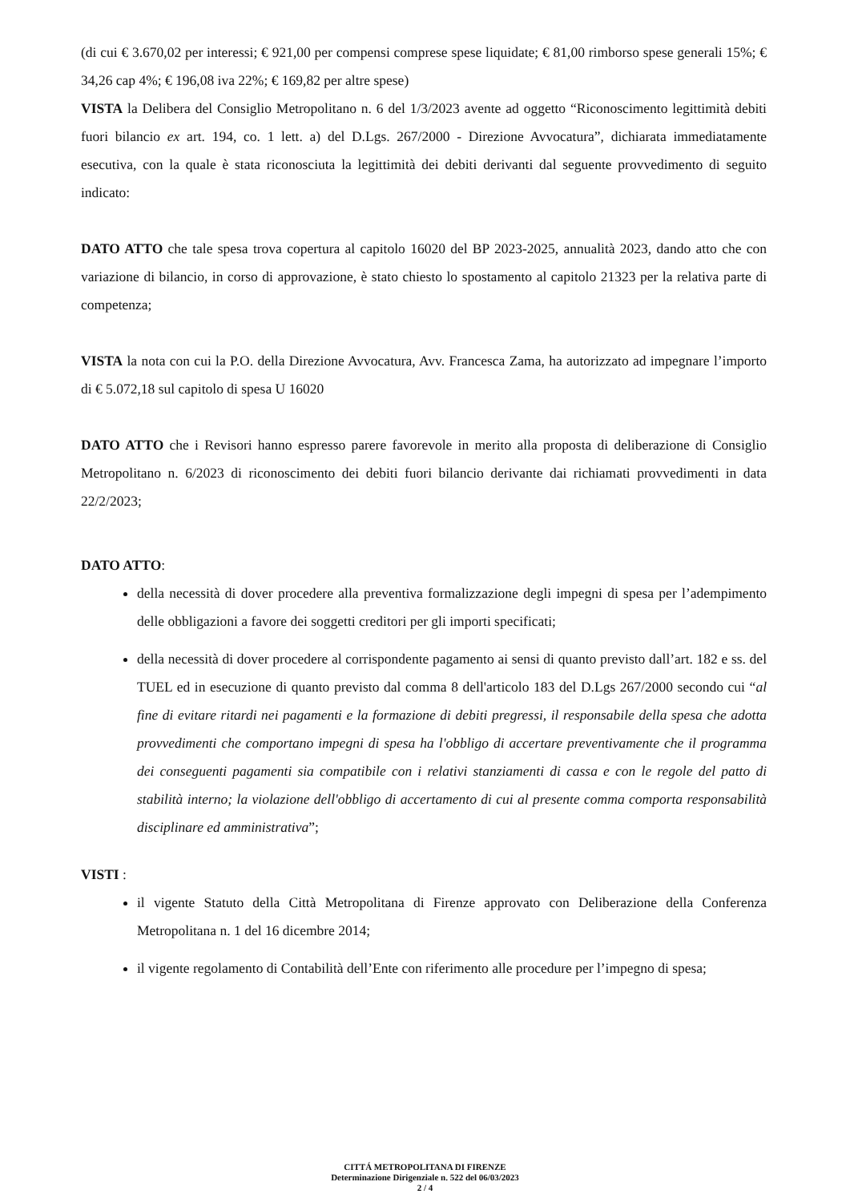(di cui € 3.670,02 per interessi; € 921,00 per compensi comprese spese liquidate; € 81,00 rimborso spese generali 15%; € 34,26 cap 4%; € 196,08 iva 22%; € 169,82 per altre spese)
VISTA la Delibera del Consiglio Metropolitano n. 6 del 1/3/2023 avente ad oggetto “Riconoscimento legittimità debiti fuori bilancio ex art. 194, co. 1 lett. a) del D.Lgs. 267/2000 - Direzione Avvocatura”, dichiarata immediatamente esecutiva, con la quale è stata riconosciuta la legittimità dei debiti derivanti dal seguente provvedimento di seguito indicato:
DATO ATTO che tale spesa trova copertura al capitolo 16020 del BP 2023-2025, annualità 2023, dando atto che con variazione di bilancio, in corso di approvazione, è stato chiesto lo spostamento al capitolo 21323 per la relativa parte di competenza;
VISTA la nota con cui la P.O. della Direzione Avvocatura, Avv. Francesca Zama, ha autorizzato ad impegnare l’importo di € 5.072,18 sul capitolo di spesa U 16020
DATO ATTO che i Revisori hanno espresso parere favorevole in merito alla proposta di deliberazione di Consiglio Metropolitano n. 6/2023 di riconoscimento dei debiti fuori bilancio derivante dai richiamati provvedimenti in data 22/2/2023;
DATO ATTO:
della necessità di dover procedere alla preventiva formalizzazione degli impegni di spesa per l’adempimento delle obbligazioni a favore dei soggetti creditori per gli importi specificati;
della necessità di dover procedere al corrispondente pagamento ai sensi di quanto previsto dall’art. 182 e ss. del TUEL ed in esecuzione di quanto previsto dal comma 8 dell'articolo 183 del D.Lgs 267/2000 secondo cui “al fine di evitare ritardi nei pagamenti e la formazione di debiti pregressi, il responsabile della spesa che adotta provvedimenti che comportano impegni di spesa ha l'obbligo di accertare preventivamente che il programma dei conseguenti pagamenti sia compatibile con i relativi stanziamenti di cassa e con le regole del patto di stabilità interno; la violazione dell'obbligo di accertamento di cui al presente comma comporta responsabilità disciplinare ed amministrativa”;
VISTI :
il vigente Statuto della Città Metropolitana di Firenze approvato con Deliberazione della Conferenza Metropolitana n. 1 del 16 dicembre 2014;
il vigente regolamento di Contabilità dell’Ente con riferimento alle procedure per l’impegno di spesa;
CITTÁ METROPOLITANA DI FIRENZE
Determinazione Dirigenziale n. 522 del 06/03/2023
2 / 4